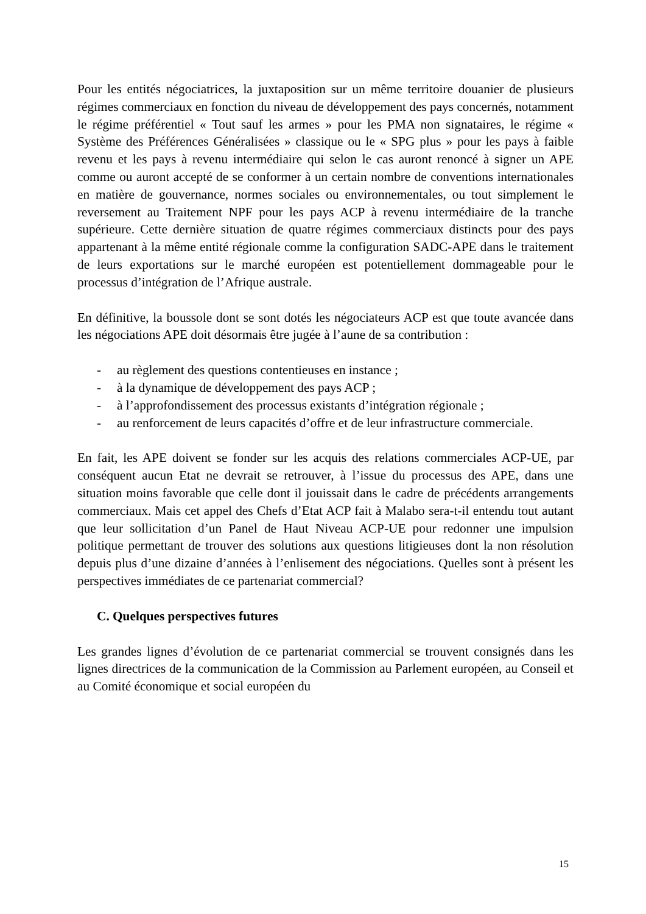Pour les entités négociatrices, la juxtaposition sur un même territoire douanier de plusieurs régimes commerciaux en fonction du niveau de développement des pays concernés, notamment le régime préférentiel « Tout sauf les armes » pour les PMA non signataires, le régime « Système des Préférences Généralisées » classique ou le « SPG plus » pour les pays à faible revenu et les pays à revenu intermédiaire qui selon le cas auront renoncé à signer un APE comme ou auront accepté de se conformer à un certain nombre de conventions internationales en matière de gouvernance, normes sociales ou environnementales, ou tout simplement le reversement au Traitement NPF pour les pays ACP à revenu intermédiaire de la tranche supérieure. Cette dernière situation de quatre régimes commerciaux distincts pour des pays appartenant à la même entité régionale comme la configuration SADC-APE dans le traitement de leurs exportations sur le marché européen est potentiellement dommageable pour le processus d’intégration de l’Afrique australe.
En définitive, la boussole dont se sont dotés les négociateurs ACP est que toute avancée dans les négociations APE doit désormais être jugée à l’aune de sa contribution :
- au règlement des questions contentieuses en instance ;
- à la dynamique de développement des pays ACP ;
- à l’approfondissement des processus existants d’intégration régionale ;
- au renforcement de leurs capacités d’offre et de leur infrastructure commerciale.
En fait, les APE doivent se fonder sur les acquis des relations commerciales ACP-UE, par conséquent aucun Etat ne devrait se retrouver, à l’issue du processus des APE, dans une situation moins favorable que celle dont il jouissait dans le cadre de précédents arrangements commerciaux. Mais cet appel des Chefs d’Etat ACP fait à Malabo sera-t-il entendu tout autant que leur sollicitation d’un Panel de Haut Niveau ACP-UE pour redonner une impulsion politique permettant de trouver des solutions aux questions litigieuses dont la non résolution depuis plus d’une dizaine d’années à l’enlisement des négociations. Quelles sont à présent les perspectives immédiates de ce partenariat commercial?
C. Quelques perspectives futures
Les grandes lignes d’évolution de ce partenariat commercial se trouvent consignés dans les lignes directrices de la communication de la Commission au Parlement européen, au Conseil et au Comité économique et social européen du
15